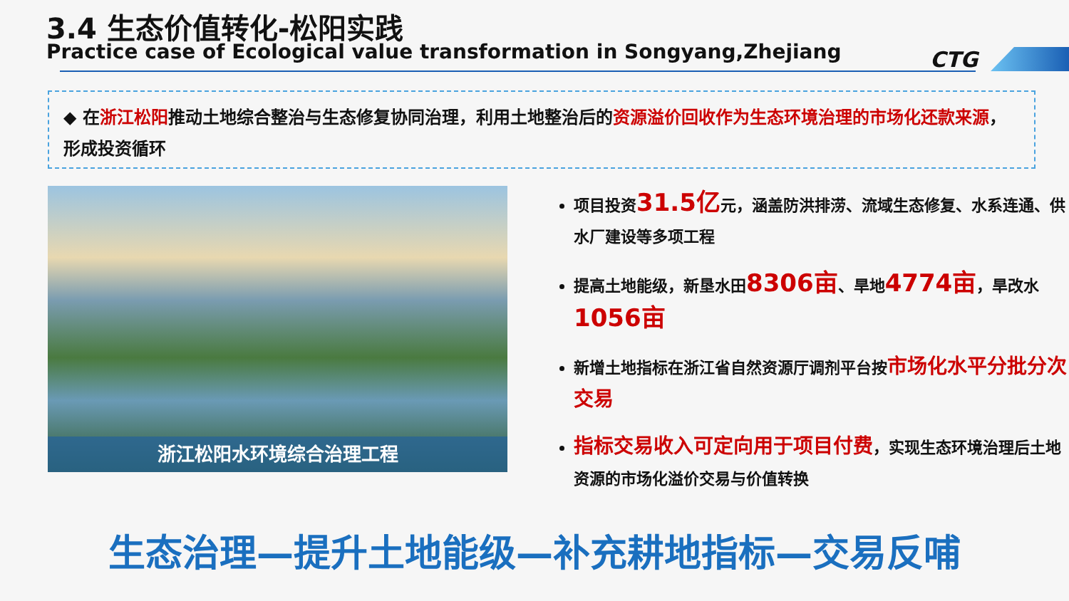3.4 生态价值转化-松阳实践
Practice case of Ecological value transformation in Songyang,Zhejiang
CTG
◆ 在浙江松阳推动土地综合整治与生态修复协同治理，利用土地整治后的资源溢价回收作为生态环境治理的市场化还款来源，形成投资循环
浙江松阳水环境综合治理工程
项目投资31.5亿元，涵盖防洪排涝、流域生态修复、水系连通、供水厂建设等多项工程
提高土地能级，新垦水田8306亩、旱地4774亩，旱改水1056亩
新增土地指标在浙江省自然资源厅调剂平台按市场化水平分批分次交易
指标交易收入可定向用于项目付费，实现生态环境治理后土地资源的市场化溢价交易与价值转换
生态治理—提升土地能级—补充耕地指标—交易反哺